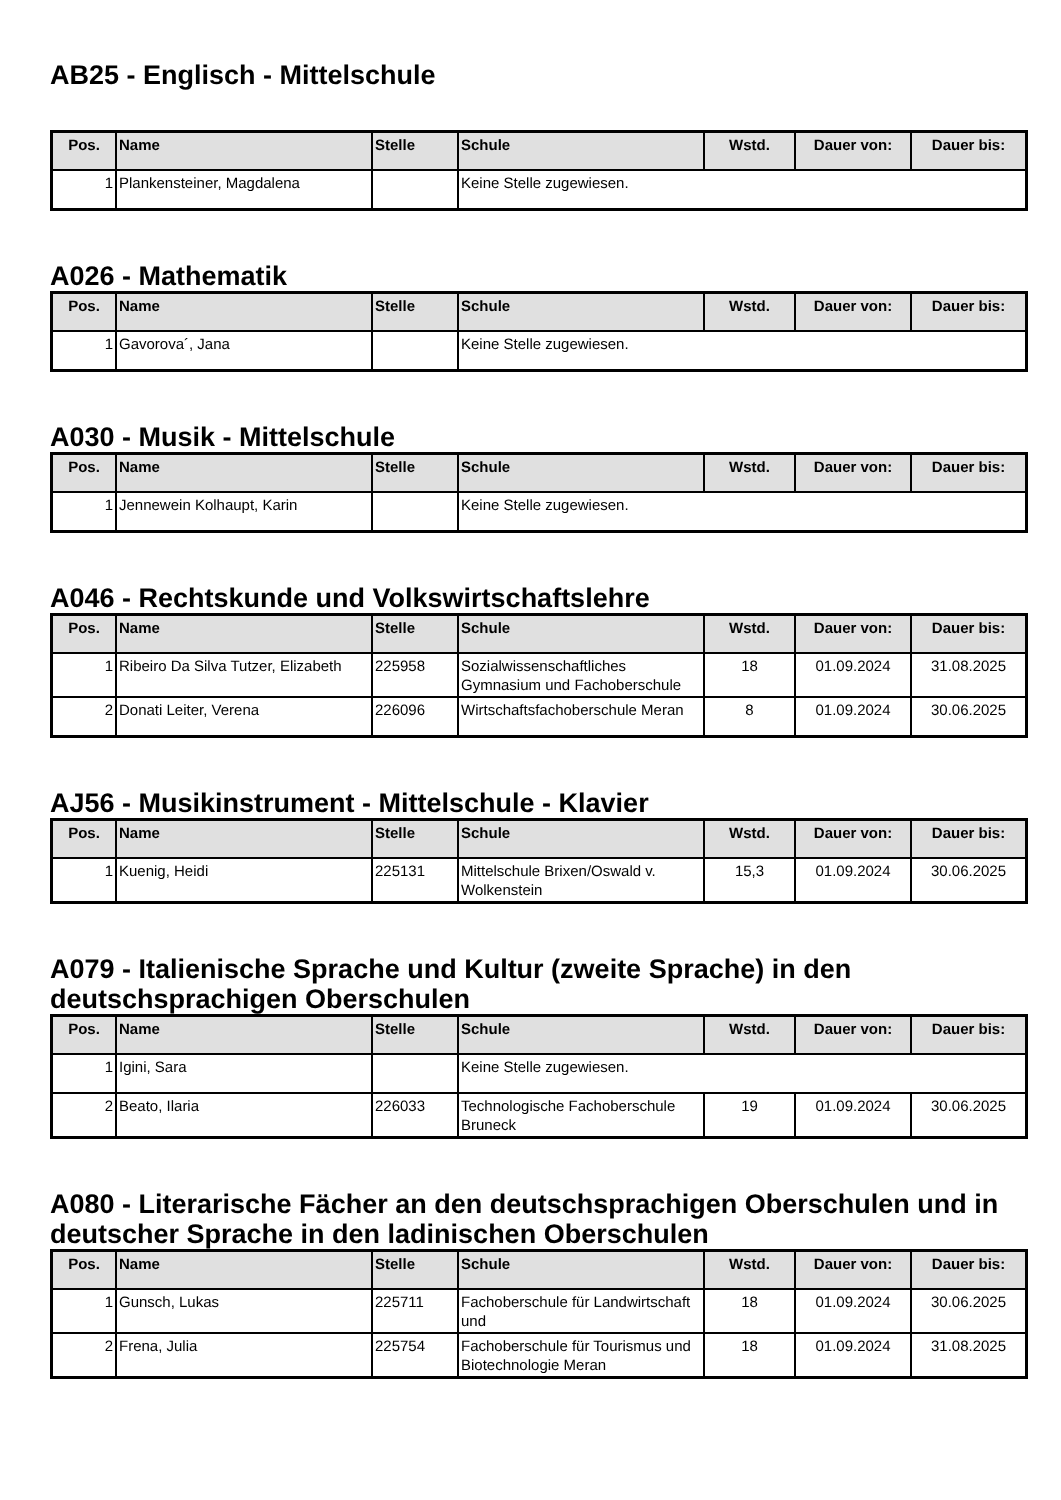AB25 - Englisch - Mittelschule
| Pos. | Name | Stelle | Schule | Wstd. | Dauer von: | Dauer bis: |
| --- | --- | --- | --- | --- | --- | --- |
| 1 | Plankensteiner, Magdalena | | Keine Stelle zugewiesen. | | | |
A026 - Mathematik
| Pos. | Name | Stelle | Schule | Wstd. | Dauer von: | Dauer bis: |
| --- | --- | --- | --- | --- | --- | --- |
| 1 | Gavorova´, Jana | | Keine Stelle zugewiesen. | | | |
A030 - Musik - Mittelschule
| Pos. | Name | Stelle | Schule | Wstd. | Dauer von: | Dauer bis: |
| --- | --- | --- | --- | --- | --- | --- |
| 1 | Jennewein Kolhaupt, Karin | | Keine Stelle zugewiesen. | | | |
A046 - Rechtskunde und Volkswirtschaftslehre
| Pos. | Name | Stelle | Schule | Wstd. | Dauer von: | Dauer bis: |
| --- | --- | --- | --- | --- | --- | --- |
| 1 | Ribeiro Da Silva Tutzer, Elizabeth | 225958 | Sozialwissenschaftliches Gymnasium und Fachoberschule | 18 | 01.09.2024 | 31.08.2025 |
| 2 | Donati Leiter, Verena | 226096 | Wirtschaftsfachoberschule Meran | 8 | 01.09.2024 | 30.06.2025 |
AJ56 - Musikinstrument - Mittelschule - Klavier
| Pos. | Name | Stelle | Schule | Wstd. | Dauer von: | Dauer bis: |
| --- | --- | --- | --- | --- | --- | --- |
| 1 | Kuenig, Heidi | 225131 | Mittelschule Brixen/Oswald v. Wolkenstein | 15,3 | 01.09.2024 | 30.06.2025 |
A079 - Italienische Sprache und Kultur (zweite Sprache) in den deutschsprachigen Oberschulen
| Pos. | Name | Stelle | Schule | Wstd. | Dauer von: | Dauer bis: |
| --- | --- | --- | --- | --- | --- | --- |
| 1 | Igini, Sara | | Keine Stelle zugewiesen. | | | |
| 2 | Beato, Ilaria | 226033 | Technologische Fachoberschule Bruneck | 19 | 01.09.2024 | 30.06.2025 |
A080 - Literarische Fächer an den deutschsprachigen Oberschulen und in deutscher Sprache in den ladinischen Oberschulen
| Pos. | Name | Stelle | Schule | Wstd. | Dauer von: | Dauer bis: |
| --- | --- | --- | --- | --- | --- | --- |
| 1 | Gunsch, Lukas | 225711 | Fachoberschule für Landwirtschaft und | 18 | 01.09.2024 | 30.06.2025 |
| 2 | Frena, Julia | 225754 | Fachoberschule für Tourismus und Biotechnologie Meran | 18 | 01.09.2024 | 31.08.2025 |